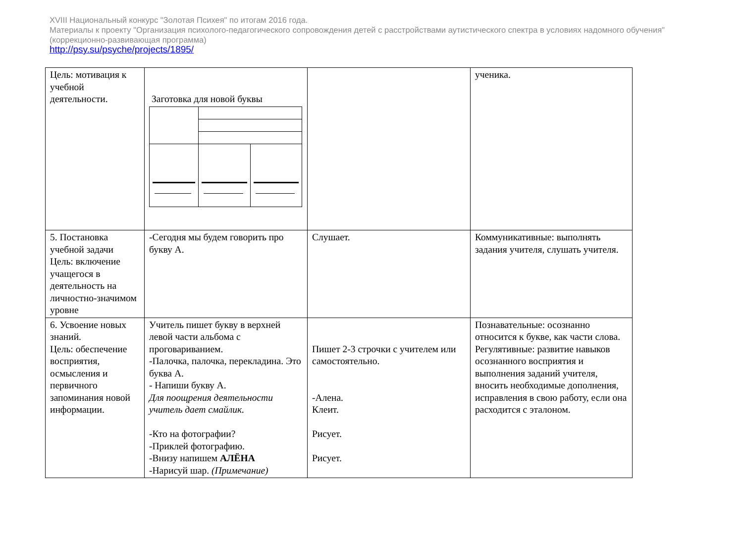XVIII Национальный конкурс "Золотая Психея" по итогам 2016 года.
Материалы к проекту "Организация психолого-педагогического сопровождения детей с расстройствами аутистического спектра в условиях надомного обучения" (коррекционно-развивающая программа)
http://psy.su/psyche/projects/1895/
| Цель: мотивация к учебной деятельности. | Заготовка для новой буквы | | ученика. |
| 5. Постановка учебной задачи Цель: включение учащегося в деятельность на личностно-значимом уровне | -Сегодня мы будем говорить про букву А. | Слушает. | Коммуникативные: выполнять задания учителя, слушать учителя. |
| 6. Усвоение новых знаний. Цель: обеспечение восприятия, осмысления и первичного запоминания новой информации. | Учитель пишет букву в верхней левой части альбома с проговариванием. -Палочка, палочка, перекладина. Это буква А. - Напиши букву А. Для поощрения деятельности учитель дает смайлик. -Кто на фотографии? -Приклей фотографию. -Внизу напишем АЛЁНА -Нарисуй шар. (Примечание) | Пишет 2-3 строчки с учителем или самостоятельно. -Алена. Клеит. Рисует. Рисует. | Познавательные: осознанно относится к букве, как части слова. Регулятивные: развитие навыков осознанного восприятия и выполнения заданий учителя, вносить необходимые дополнения, исправления в свою работу, если она расходится с эталоном. |